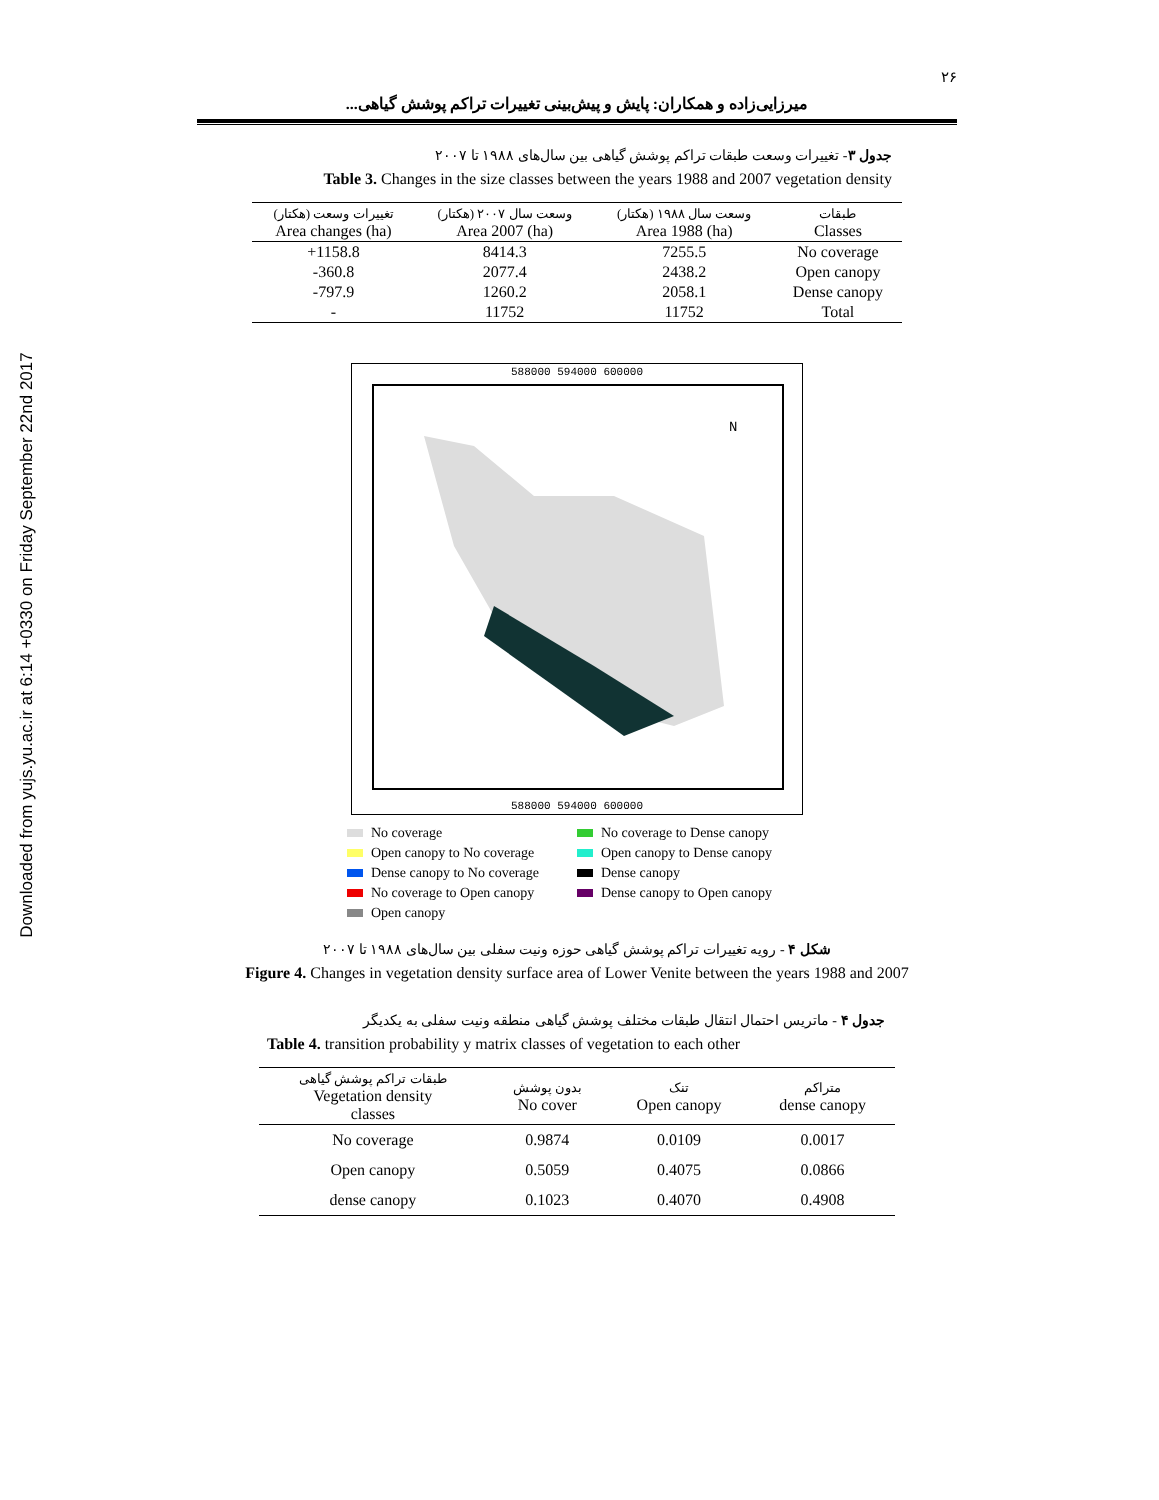Downloaded from yujs.yu.ac.ir at 6:14 +0330 on Friday September 22nd 2017
۲۶
میرزایی‌زاده و همکاران: پایش و پیش‌بینی تغییرات تراکم پوشش گیاهی...
جدول ۳- تغییرات وسعت طبقات تراکم پوشش گیاهی بین سال‌های ۱۹۸۸ تا ۲۰۰۷
Table 3. Changes in the size classes between the years 1988 and 2007 vegetation density
| تغییرات وسعت (هکتار) Area changes (ha) | وسعت سال ۲۰۰۷ (هکتار) Area 2007 (ha) | وسعت سال ۱۹۸۸ (هکتار) Area 1988 (ha) | طبقات Classes |
| --- | --- | --- | --- |
| +1158.8 | 8414.3 | 7255.5 | No coverage |
| -360.8 | 2077.4 | 2438.2 | Open canopy |
| -797.9 | 1260.2 | 2058.1 | Dense canopy |
| - | 11752 | 11752 | Total |
588000 594000 600000
N
588000 594000 600000
No coverage
No coverage to Dense canopy
Open canopy to No coverage
Open canopy to Dense canopy
Dense canopy to No coverage
Dense canopy
No coverage to Open canopy
Dense canopy to Open canopy
Open canopy
شکل ۴ - رویه تغییرات تراکم پوشش گیاهی حوزه ونیت سفلی بین سال‌های ۱۹۸۸ تا ۲۰۰۷
Figure 4. Changes in vegetation density surface area of Lower Venite between the years 1988 and 2007
جدول ۴ - ماتریس احتمال انتقال طبقات مختلف پوشش گیاهی منطقه ونیت سفلی به یکدیگر
Table 4. transition probability y matrix classes of vegetation to each other
| طبقات تراکم پوشش گیاهی Vegetation density classes | بدون پوشش No cover | تنک Open canopy | متراکم dense canopy |
| --- | --- | --- | --- |
| No coverage | 0.9874 | 0.0109 | 0.0017 |
| Open canopy | 0.5059 | 0.4075 | 0.0866 |
| dense canopy | 0.1023 | 0.4070 | 0.4908 |